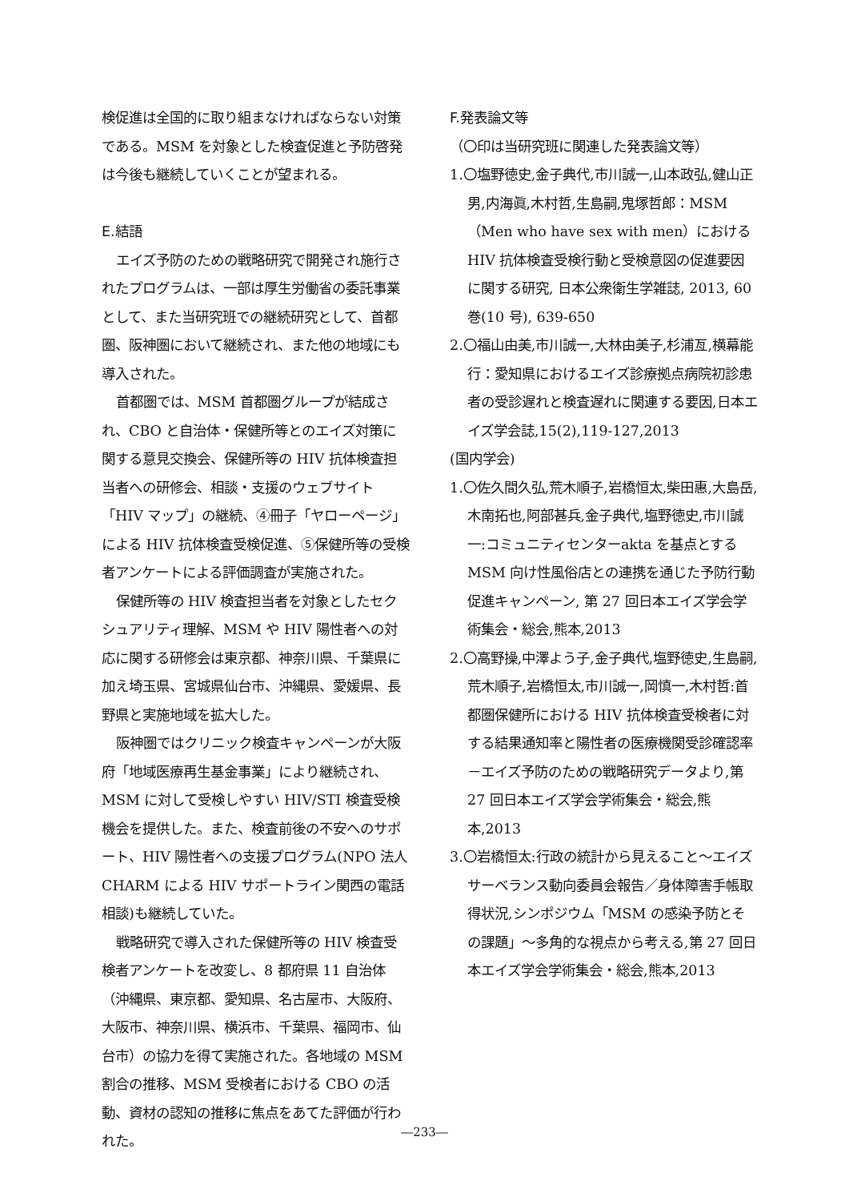検促進は全国的に取り組まなければならない対策である。MSM を対象とした検査促進と予防啓発は今後も継続していくことが望まれる。
E.結語
エイズ予防のための戦略研究で開発され施行されたプログラムは、一部は厚生労働省の委託事業として、また当研究班での継続研究として、首都圏、阪神圏において継続され、また他の地域にも導入された。
首都圏では、MSM 首都圏グループが結成され、CBO と自治体・保健所等とのエイズ対策に関する意見交換会、保健所等の HIV 抗体検査担当者への研修会、相談・支援のウェブサイト「HIV マップ」の継続、④冊子「ヤローページ」による HIV 抗体検査受検促進、⑤保健所等の受検者アンケートによる評価調査が実施された。
保健所等の HIV 検査担当者を対象としたセクシュアリティ理解、MSM や HIV 陽性者への対応に関する研修会は東京都、神奈川県、千葉県に加え埼玉県、宮城県仙台市、沖縄県、愛媛県、長野県と実施地域を拡大した。
阪神圏ではクリニック検査キャンペーンが大阪府「地域医療再生基金事業」により継続され、MSM に対して受検しやすい HIV/STI 検査受検機会を提供した。また、検査前後の不安へのサポート、HIV 陽性者への支援プログラム(NPO 法人 CHARM による HIV サポートライン関西の電話相談)も継続していた。
戦略研究で導入された保健所等の HIV 検査受検者アンケートを改変し、8 都府県 11 自治体（沖縄県、東京都、愛知県、名古屋市、大阪府、大阪市、神奈川県、横浜市、千葉県、福岡市、仙台市）の協力を得て実施された。各地域の MSM 割合の推移、MSM 受検者における CBO の活動、資材の認知の推移に焦点をあてた評価が行われた。
F.発表論文等
（〇印は当研究班に関連した発表論文等）
1.〇塩野徳史,金子典代,市川誠一,山本政弘,健山正男,内海眞,木村哲,生島嗣,鬼塚哲郎：MSM（Men who have sex with men）における HIV 抗体検査受検行動と受検意図の促進要因に関する研究, 日本公衆衛生学雑誌, 2013, 60 巻(10 号), 639-650
2.〇福山由美,市川誠一,大林由美子,杉浦亙,横幕能行：愛知県におけるエイズ診療拠点病院初診患者の受診遅れと検査遅れに関連する要因,日本エイズ学会誌,15(2),119-127,2013
(国内学会)
1.〇佐久間久弘,荒木順子,岩橋恒太,柴田惠,大島岳,木南拓也,阿部甚兵,金子典代,塩野徳史,市川誠一:コミュニティセンターakta を基点とする MSM 向け性風俗店との連携を通じた予防行動促進キャンペーン, 第 27 回日本エイズ学会学術集会・総会,熊本,2013
2.〇高野操,中澤よう子,金子典代,塩野徳史,生島嗣,荒木順子,岩橋恒太,市川誠一,岡慎一,木村哲:首都圏保健所における HIV 抗体検査受検者に対する結果通知率と陽性者の医療機関受診確認率－エイズ予防のための戦略研究データより,第 27 回日本エイズ学会学術集会・総会,熊本,2013
3.〇岩橋恒太:行政の統計から見えること～エイズサーベランス動向委員会報告／身体障害手帳取得状況,シンポジウム「MSM の感染予防とその課題」～多角的な視点から考える,第 27 回日本エイズ学会学術集会・総会,熊本,2013
―233―